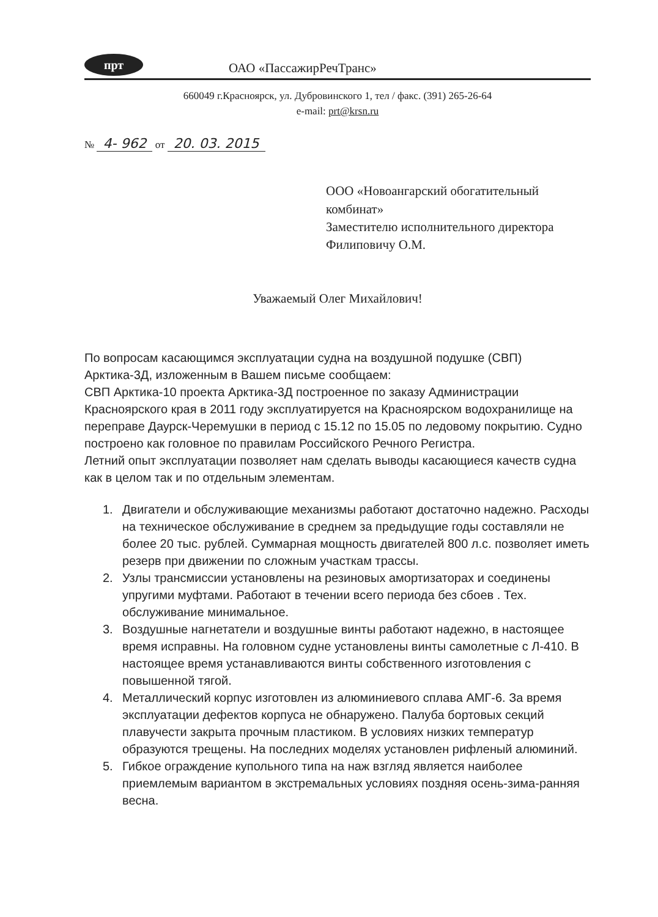прт
ОАО «ПассажирРечТранс»
660049 г.Красноярск, ул. Дубровинского 1, тел / факс. (391) 265-26-64
e-mail: prt@krsn.ru
№ 4- 962 от 20. 03. 2015
ООО «Новоангарский обогатительный комбинат»
Заместителю исполнительного директора
Филиповичу О.М.
Уважаемый Олег Михайлович!
По вопросам касающимся эксплуатации судна на воздушной подушке (СВП) Арктика-3Д, изложенным в Вашем письме сообщаем:
СВП Арктика-10 проекта Арктика-3Д построенное по заказу Администрации Красноярского края в 2011 году эксплуатируется на Красноярском водохранилище на переправе Даурск-Черемушки в период с 15.12 по 15.05 по ледовому покрытию. Судно построено как головное по правилам Российского Речного Регистра.
Летний опыт эксплуатации позволяет нам сделать выводы касающиеся качеств судна как в целом так и по отдельным элементам.
1. Двигатели и обслуживающие механизмы работают достаточно надежно. Расходы на техническое обслуживание в среднем за предыдущие годы составляли не более 20 тыс. рублей. Суммарная мощность двигателей 800 л.с. позволяет иметь резерв при движении по сложным участкам трассы.
2. Узлы трансмиссии установлены на резиновых амортизаторах и соединены упругими муфтами. Работают в течении всего периода без сбоев . Тех. обслуживание минимальное.
3. Воздушные нагнетатели и воздушные винты работают надежно, в настоящее время исправны. На головном судне установлены винты самолетные с Л-410. В настоящее время устанавливаются винты собственного изготовления с повышенной тягой.
4. Металлический корпус изготовлен из алюминиевого сплава АМГ-6. За время эксплуатации дефектов корпуса не обнаружено. Палуба бортовых секций плавучести закрыта прочным пластиком. В условиях низких температур образуются трещены. На последних моделях установлен рифленый алюминий.
5. Гибкое ограждение купольного типа на наж взгляд является наиболее приемлемым вариантом в экстремальных условиях поздняя осень-зима-ранняя весна.